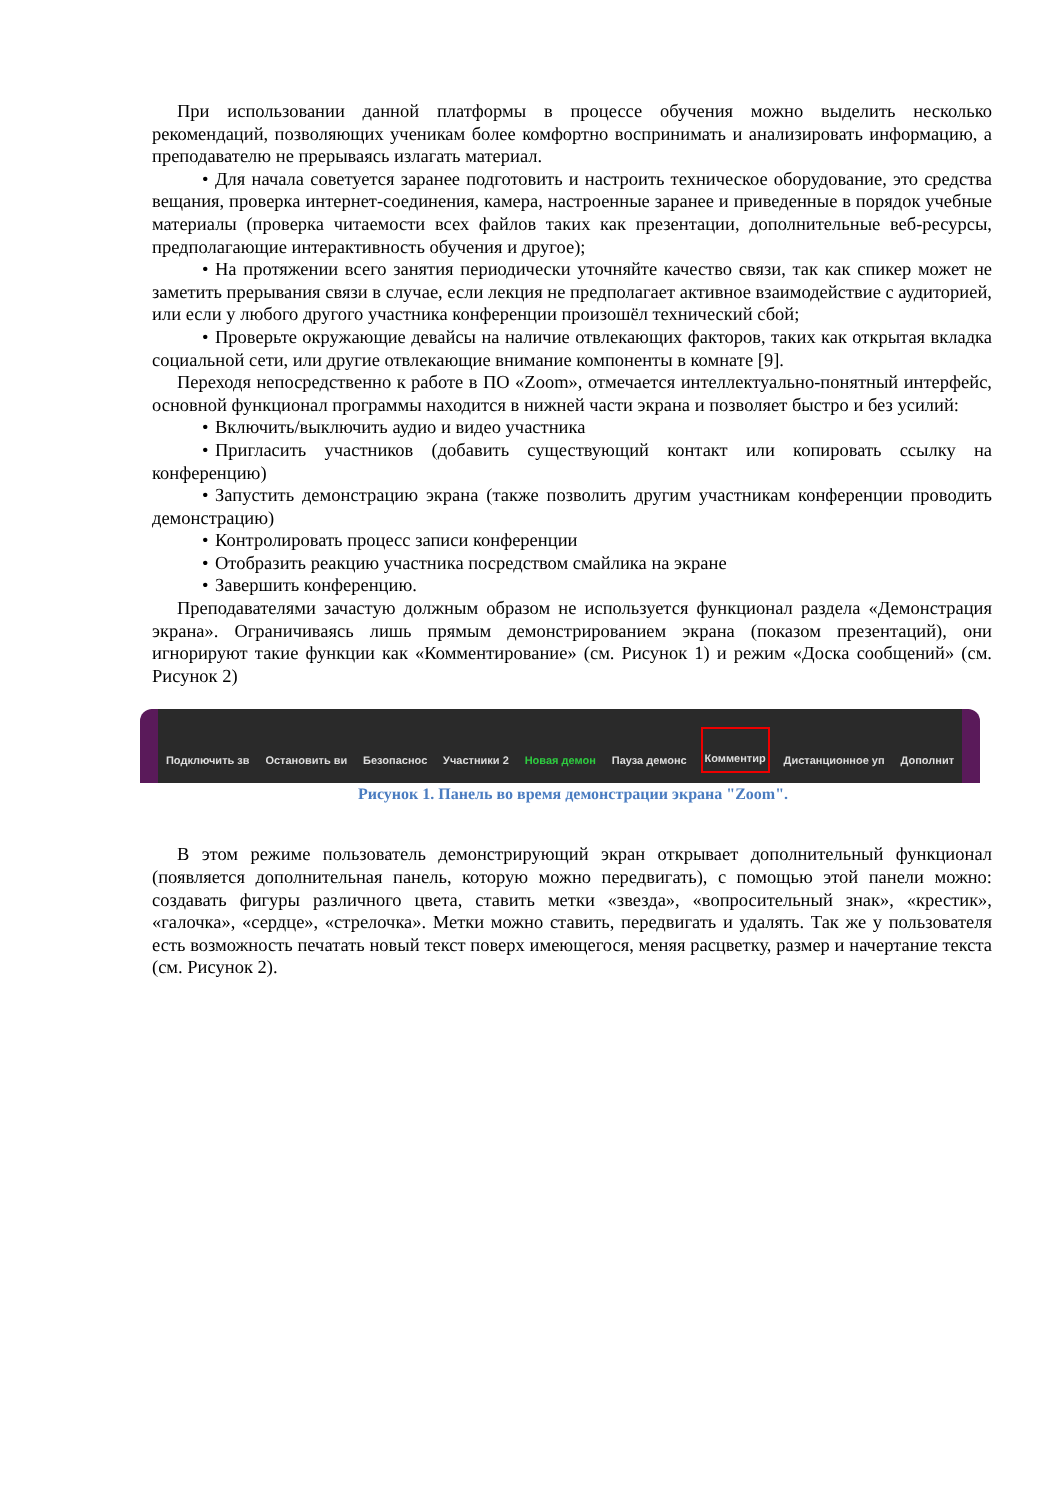При использовании данной платформы в процессе обучения можно выделить несколько рекомендаций, позволяющих ученикам более комфортно воспринимать и анализировать информацию, а преподавателю не прерываясь излагать материал.
• Для начала советуется заранее подготовить и настроить техническое оборудование, это средства вещания, проверка интернет-соединения, камера, настроенные заранее и приведенные в порядок учебные материалы (проверка читаемости всех файлов таких как презентации, дополнительные веб-ресурсы, предполагающие интерактивность обучения и другое);
• На протяжении всего занятия периодически уточняйте качество связи, так как спикер может не заметить прерывания связи в случае, если лекция не предполагает активное взаимодействие с аудиторией, или если у любого другого участника конференции произошёл технический сбой;
• Проверьте окружающие девайсы на наличие отвлекающих факторов, таких как открытая вкладка социальной сети, или другие отвлекающие внимание компоненты в комнате [9].
Переходя непосредственно к работе в ПО «Zoom», отмечается интеллектуально-понятный интерфейс, основной функционал программы находится в нижней части экрана и позволяет быстро и без усилий:
• Включить/выключить аудио и видео участника
• Пригласить участников (добавить существующий контакт или копировать ссылку на конференцию)
• Запустить демонстрацию экрана (также позволить другим участникам конференции проводить демонстрацию)
• Контролировать процесс записи конференции
• Отобразить реакцию участника посредством смайлика на экране
• Завершить конференцию.
Преподавателями зачастую должным образом не используется функционал раздела «Демонстрация экрана». Ограничиваясь лишь прямым демонстрированием экрана (показом презентаций), они игнорируют такие функции как «Комментирование» (см. Рисунок 1) и режим «Доска сообщений» (см. Рисунок 2)
Подключить зв Остановить ви Безопаснос Участники 2 Новая демон Пауза демонс Комментир Дистанционное уп Дополнит
Рисунок 1. Панель во время демонстрации экрана "Zoom".
В этом режиме пользователь демонстрирующий экран открывает дополнительный функционал (появляется дополнительная панель, которую можно передвигать), с помощью этой панели можно: создавать фигуры различного цвета, ставить метки «звезда», «вопросительный знак», «крестик», «галочка», «сердце», «стрелочка». Метки можно ставить, передвигать и удалять. Так же у пользователя есть возможность печатать новый текст поверх имеющегося, меняя расцветку, размер и начертание текста (см. Рисунок 2).